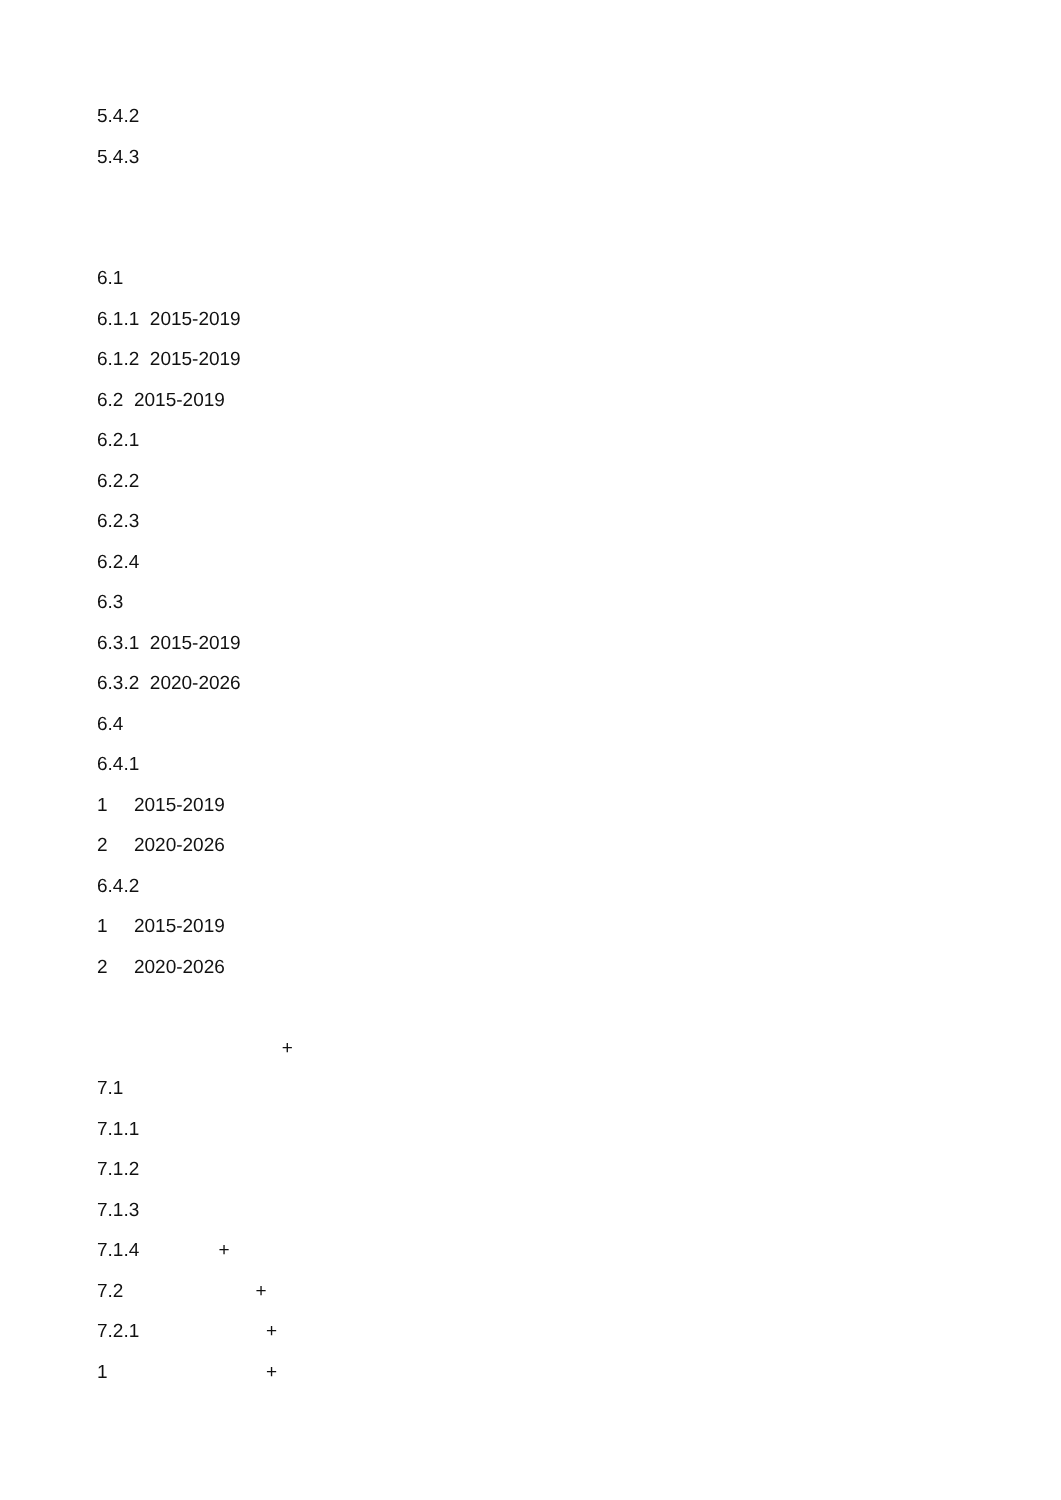5.4.2
5.4.3
6.1
6.1.1 2015-2019
6.1.2 2015-2019
6.2 2015-2019
6.2.1
6.2.2
6.2.3
6.2.4
6.3
6.3.1 2015-2019
6.3.2 2020-2026
6.4
6.4.1
1 2015-2019
2 2020-2026
6.4.2
1 2015-2019
2 2020-2026
+
7.1
7.1.1
7.1.2
7.1.3
7.1.4 +
7.2 +
7.2.1 +
1 +